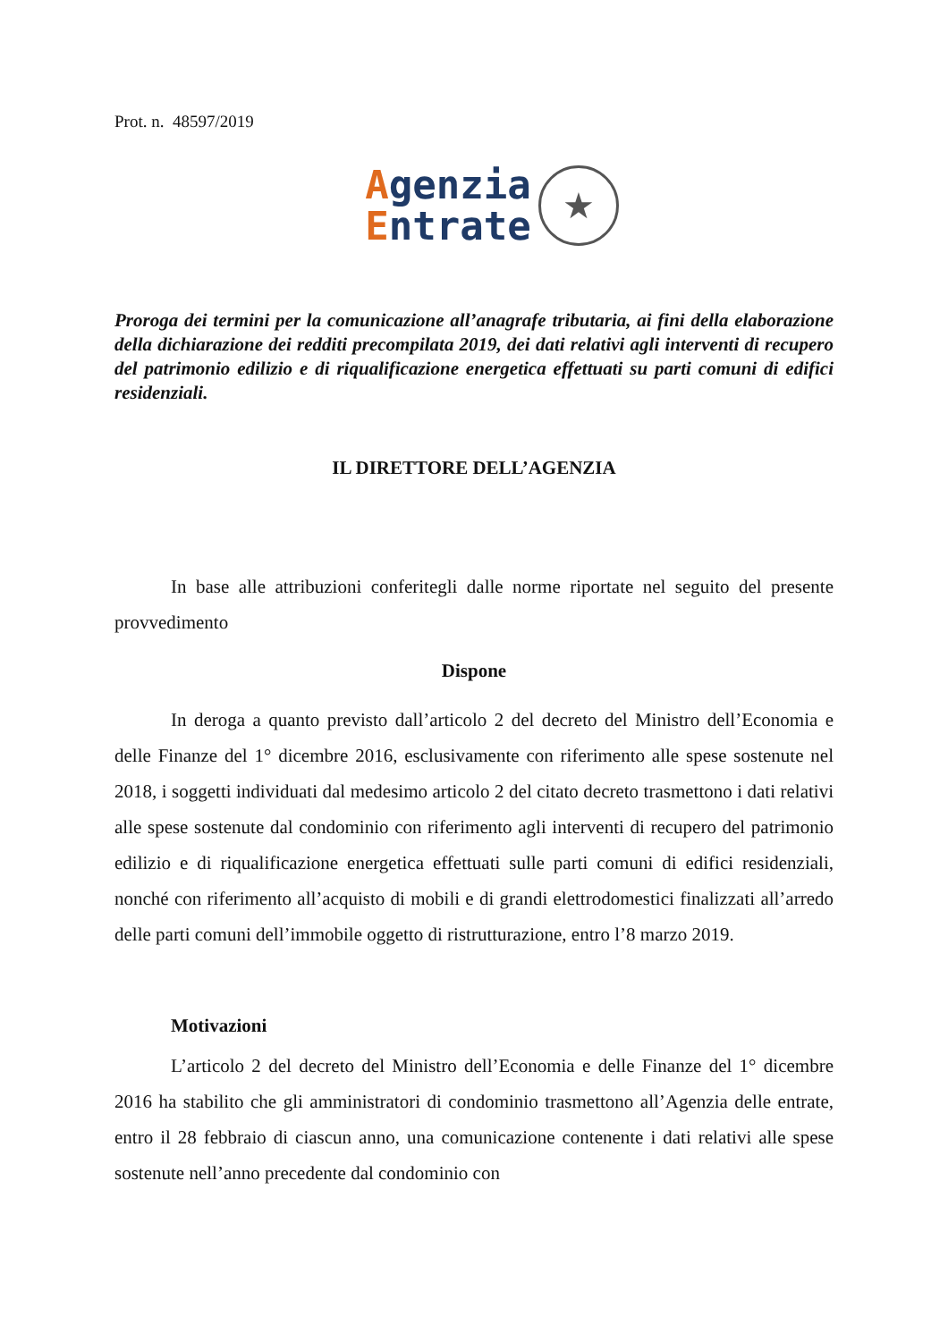Prot. n. 48597/2019
Agenzia
Entrate
★
Proroga dei termini per la comunicazione all’anagrafe tributaria, ai fini della elaborazione della dichiarazione dei redditi precompilata 2019, dei dati relativi agli interventi di recupero del patrimonio edilizio e di riqualificazione energetica effettuati su parti comuni di edifici residenziali.
IL DIRETTORE DELL’AGENZIA
In base alle attribuzioni conferitegli dalle norme riportate nel seguito del presente provvedimento
Dispone
In deroga a quanto previsto dall’articolo 2 del decreto del Ministro dell’Economia e delle Finanze del 1° dicembre 2016, esclusivamente con riferimento alle spese sostenute nel 2018, i soggetti individuati dal medesimo articolo 2 del citato decreto trasmettono i dati relativi alle spese sostenute dal condominio con riferimento agli interventi di recupero del patrimonio edilizio e di riqualificazione energetica effettuati sulle parti comuni di edifici residenziali, nonché con riferimento all’acquisto di mobili e di grandi elettrodomestici finalizzati all’arredo delle parti comuni dell’immobile oggetto di ristrutturazione, entro l’8 marzo 2019.
Motivazioni
L’articolo 2 del decreto del Ministro dell’Economia e delle Finanze del 1° dicembre 2016 ha stabilito che gli amministratori di condominio trasmettono all’Agenzia delle entrate, entro il 28 febbraio di ciascun anno, una comunicazione contenente i dati relativi alle spese sostenute nell’anno precedente dal condominio con